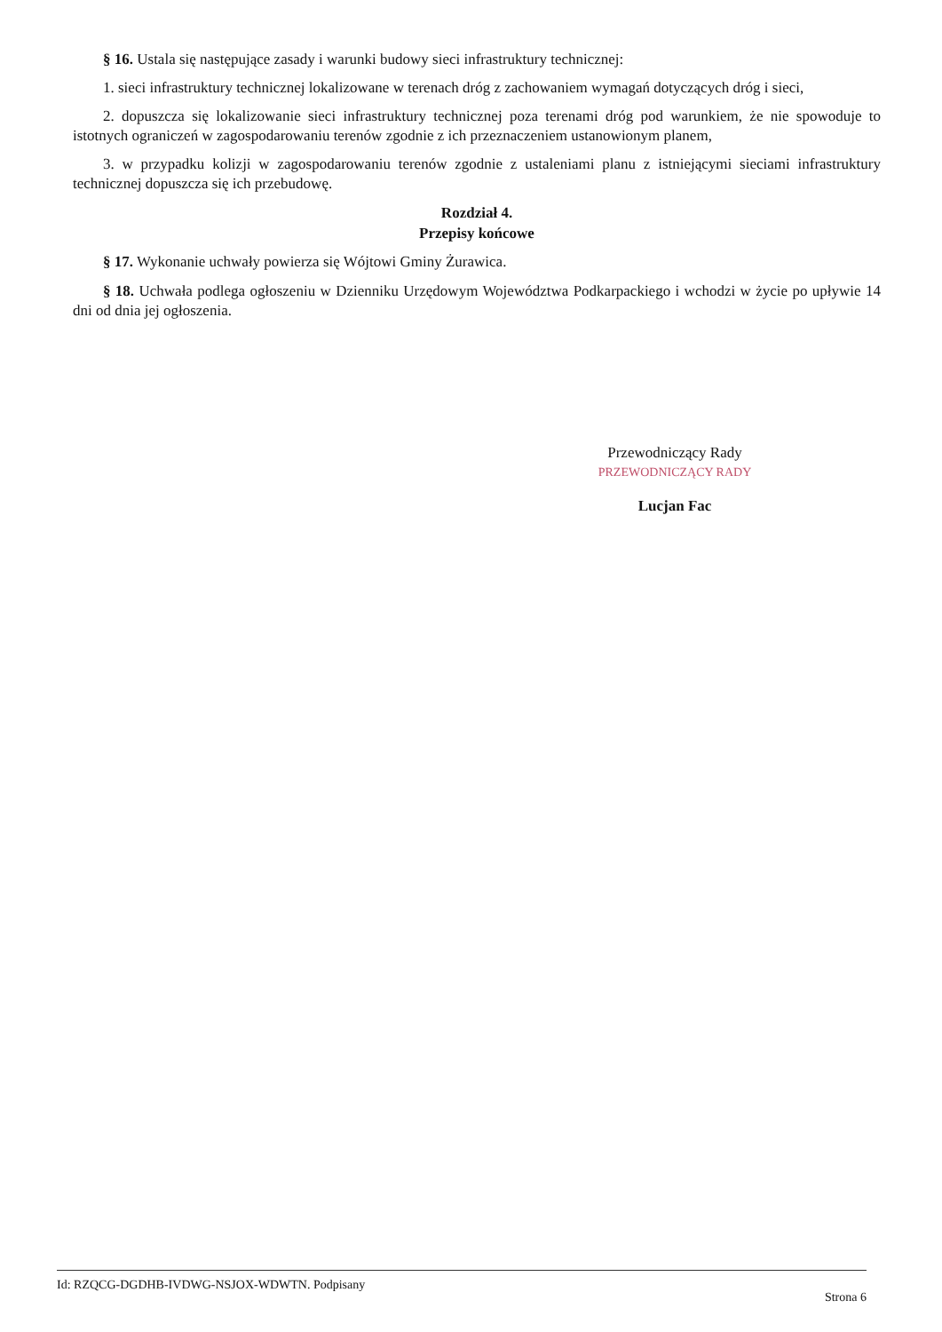§ 16. Ustala się następujące zasady i warunki budowy sieci infrastruktury technicznej:
1. sieci infrastruktury technicznej lokalizowane w terenach dróg z zachowaniem wymagań dotyczących dróg i sieci,
2. dopuszcza się lokalizowanie sieci infrastruktury technicznej poza terenami dróg pod warunkiem, że nie spowoduje to istotnych ograniczeń w zagospodarowaniu terenów zgodnie z ich przeznaczeniem ustanowionym planem,
3. w przypadku kolizji w zagospodarowaniu terenów zgodnie z ustaleniami planu z istniejącymi sieciami infrastruktury technicznej dopuszcza się ich przebudowę.
Rozdział 4.
Przepisy końcowe
§ 17. Wykonanie uchwały powierza się Wójtowi Gminy Żurawica.
§ 18. Uchwała podlega ogłoszeniu w Dzienniku Urzędowym Województwa Podkarpackiego i wchodzi w życie po upływie 14 dni od dnia jej ogłoszenia.
Przewodniczący Rady
PRZEWODNICZĄCY RADY
Lucjan Fac
Id: RZQCG-DGDHB-IVDWG-NSJOX-WDWTN. Podpisany Strona 6